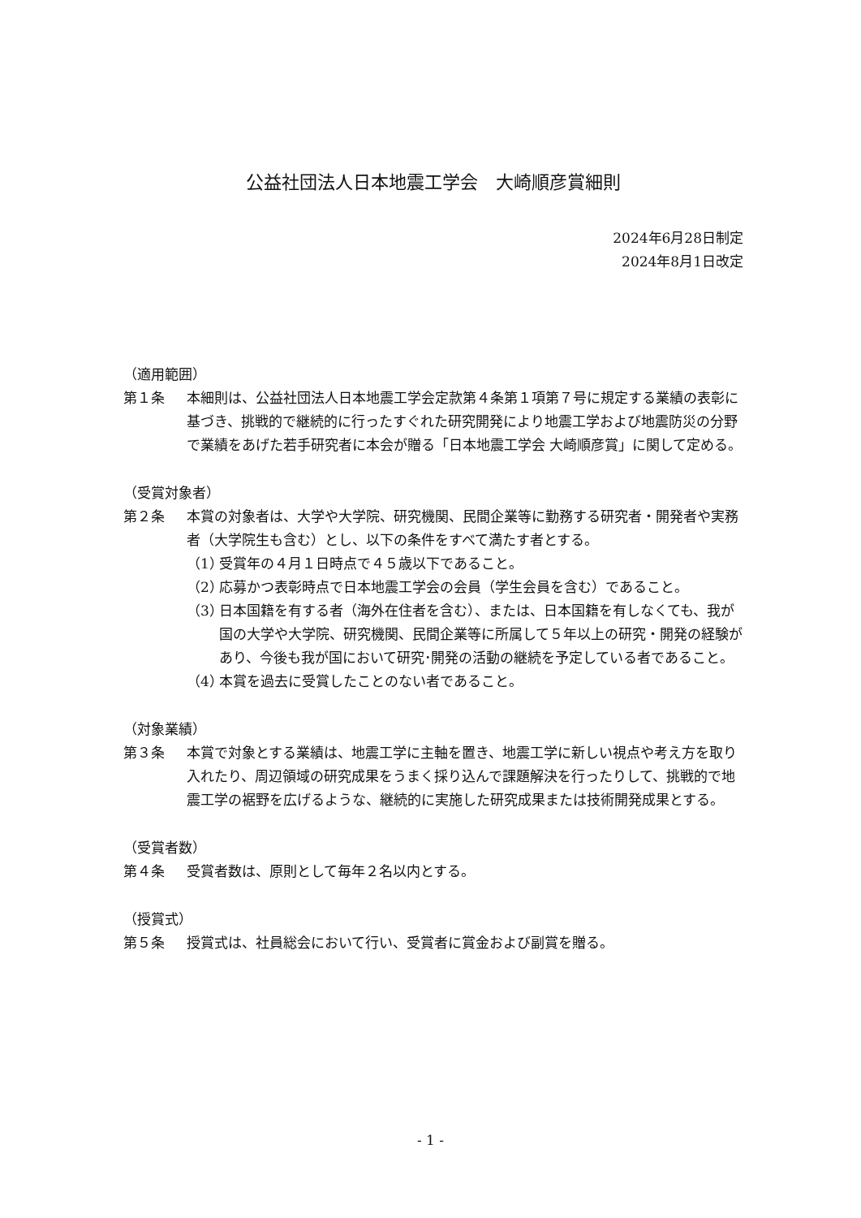公益社団法人日本地震工学会　大崎順彦賞細則
2024年6月28日制定
2024年8月1日改定
（適用範囲）
第１条 本細則は、公益社団法人日本地震工学会定款第４条第１項第７号に規定する業績の表彰に基づき、挑戦的で継続的に行ったすぐれた研究開発により地震工学および地震防災の分野で業績をあげた若手研究者に本会が贈る「日本地震工学会 大崎順彦賞」に関して定める。
（受賞対象者）
第２条 本賞の対象者は、大学や大学院、研究機関、民間企業等に勤務する研究者・開発者や実務者（大学院生も含む）とし、以下の条件をすべて満たす者とする。
（1） 受賞年の４月１日時点で４５歳以下であること。
（2） 応募かつ表彰時点で日本地震工学会の会員（学生会員を含む）であること。
（3） 日本国籍を有する者（海外在住者を含む）、または、日本国籍を有しなくても、我が国の大学や大学院、研究機関、民間企業等に所属して５年以上の研究・開発の経験があり、今後も我が国において研究･開発の活動の継続を予定している者であること。
（4） 本賞を過去に受賞したことのない者であること。
（対象業績）
第３条 本賞で対象とする業績は、地震工学に主軸を置き、地震工学に新しい視点や考え方を取り入れたり、周辺領域の研究成果をうまく採り込んで課題解決を行ったりして、挑戦的で地震工学の裾野を広げるような、継続的に実施した研究成果または技術開発成果とする。
（受賞者数）
第４条 受賞者数は、原則として毎年２名以内とする。
（授賞式）
第５条 授賞式は、社員総会において行い、受賞者に賞金および副賞を贈る。
- 1 -